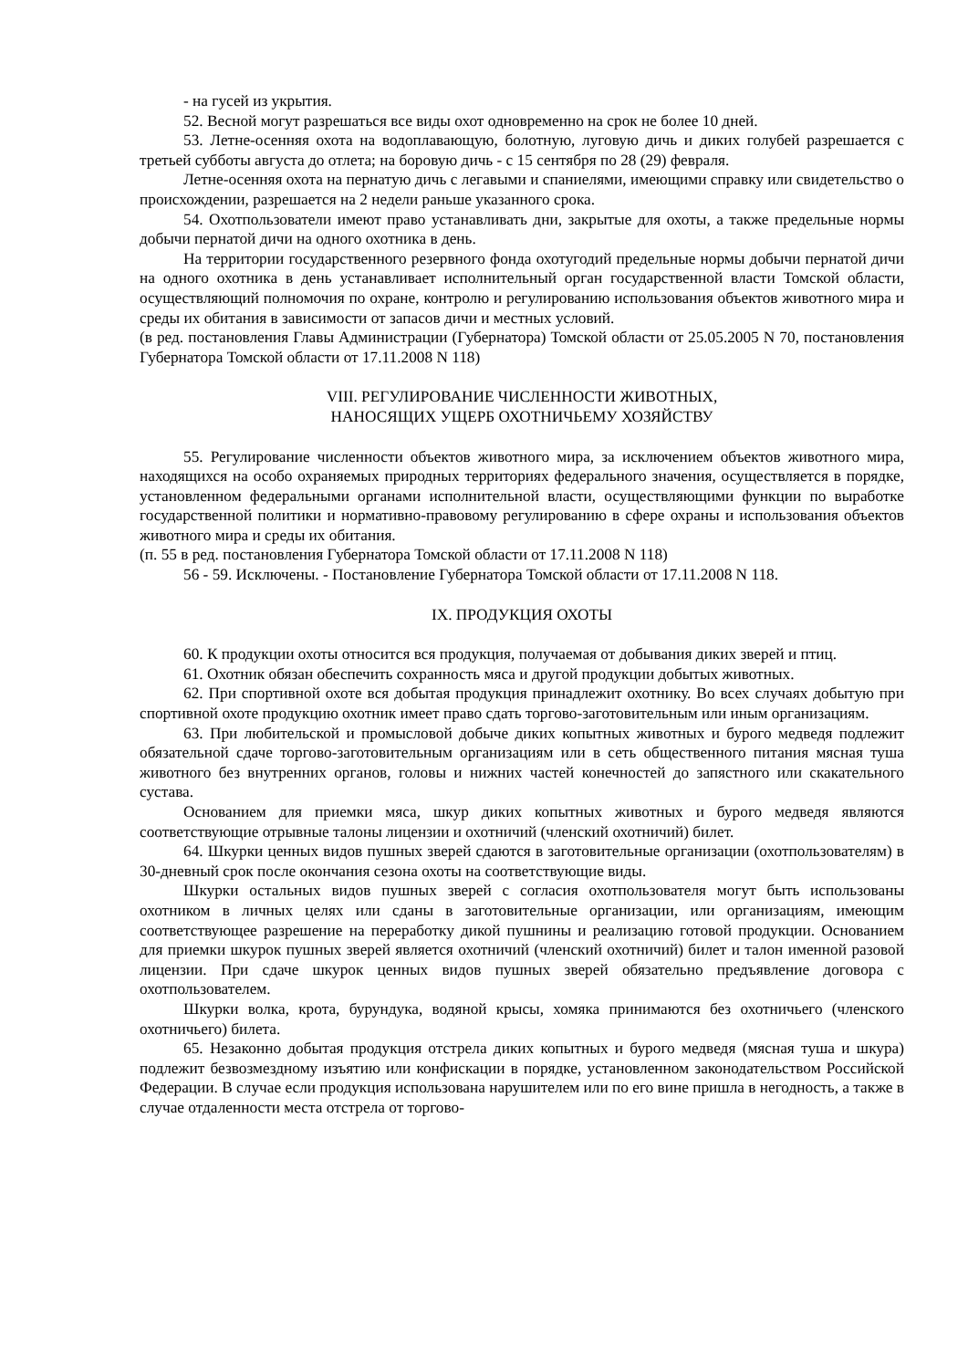- на гусей из укрытия.
52. Весной могут разрешаться все виды охот одновременно на срок не более 10 дней.
53. Летне-осенняя охота на водоплавающую, болотную, луговую дичь и диких голубей разрешается с третьей субботы августа до отлета; на боровую дичь - с 15 сентября по 28 (29) февраля.
Летне-осенняя охота на пернатую дичь с легавыми и спаниелями, имеющими справку или свидетельство о происхождении, разрешается на 2 недели раньше указанного срока.
54. Охотпользователи имеют право устанавливать дни, закрытые для охоты, а также предельные нормы добычи пернатой дичи на одного охотника в день.
На территории государственного резервного фонда охотугодий предельные нормы добычи пернатой дичи на одного охотника в день устанавливает исполнительный орган государственной власти Томской области, осуществляющий полномочия по охране, контролю и регулированию использования объектов животного мира и среды их обитания в зависимости от запасов дичи и местных условий.
(в ред. постановления Главы Администрации (Губернатора) Томской области от 25.05.2005 N 70, постановления Губернатора Томской области от 17.11.2008 N 118)
VIII. РЕГУЛИРОВАНИЕ ЧИСЛЕННОСТИ ЖИВОТНЫХ,
НАНОСЯЩИХ УЩЕРБ ОХОТНИЧЬЕМУ ХОЗЯЙСТВУ
55. Регулирование численности объектов животного мира, за исключением объектов животного мира, находящихся на особо охраняемых природных территориях федерального значения, осуществляется в порядке, установленном федеральными органами исполнительной власти, осуществляющими функции по выработке государственной политики и нормативно-правовому регулированию в сфере охраны и использования объектов животного мира и среды их обитания.
(п. 55 в ред. постановления Губернатора Томской области от 17.11.2008 N 118)
56 - 59. Исключены. - Постановление Губернатора Томской области от 17.11.2008 N 118.
IX. ПРОДУКЦИЯ ОХОТЫ
60. К продукции охоты относится вся продукция, получаемая от добывания диких зверей и птиц.
61. Охотник обязан обеспечить сохранность мяса и другой продукции добытых животных.
62. При спортивной охоте вся добытая продукция принадлежит охотнику. Во всех случаях добытую при спортивной охоте продукцию охотник имеет право сдать торгово-заготовительным или иным организациям.
63. При любительской и промысловой добыче диких копытных животных и бурого медведя подлежит обязательной сдаче торгово-заготовительным организациям или в сеть общественного питания мясная туша животного без внутренних органов, головы и нижних частей конечностей до запястного или скакательного сустава.
Основанием для приемки мяса, шкур диких копытных животных и бурого медведя являются соответствующие отрывные талоны лицензии и охотничий (членский охотничий) билет.
64. Шкурки ценных видов пушных зверей сдаются в заготовительные организации (охотпользователям) в 30-дневный срок после окончания сезона охоты на соответствующие виды.
Шкурки остальных видов пушных зверей с согласия охотпользователя могут быть использованы охотником в личных целях или сданы в заготовительные организации, или организациям, имеющим соответствующее разрешение на переработку дикой пушнины и реализацию готовой продукции. Основанием для приемки шкурок пушных зверей является охотничий (членский охотничий) билет и талон именной разовой лицензии. При сдаче шкурок ценных видов пушных зверей обязательно предъявление договора с охотпользователем.
Шкурки волка, крота, бурундука, водяной крысы, хомяка принимаются без охотничьего (членского охотничьего) билета.
65. Незаконно добытая продукция отстрела диких копытных и бурого медведя (мясная туша и шкура) подлежит безвозмездному изъятию или конфискации в порядке, установленном законодательством Российской Федерации. В случае если продукция использована нарушителем или по его вине пришла в негодность, а также в случае отдаленности места отстрела от торгово-